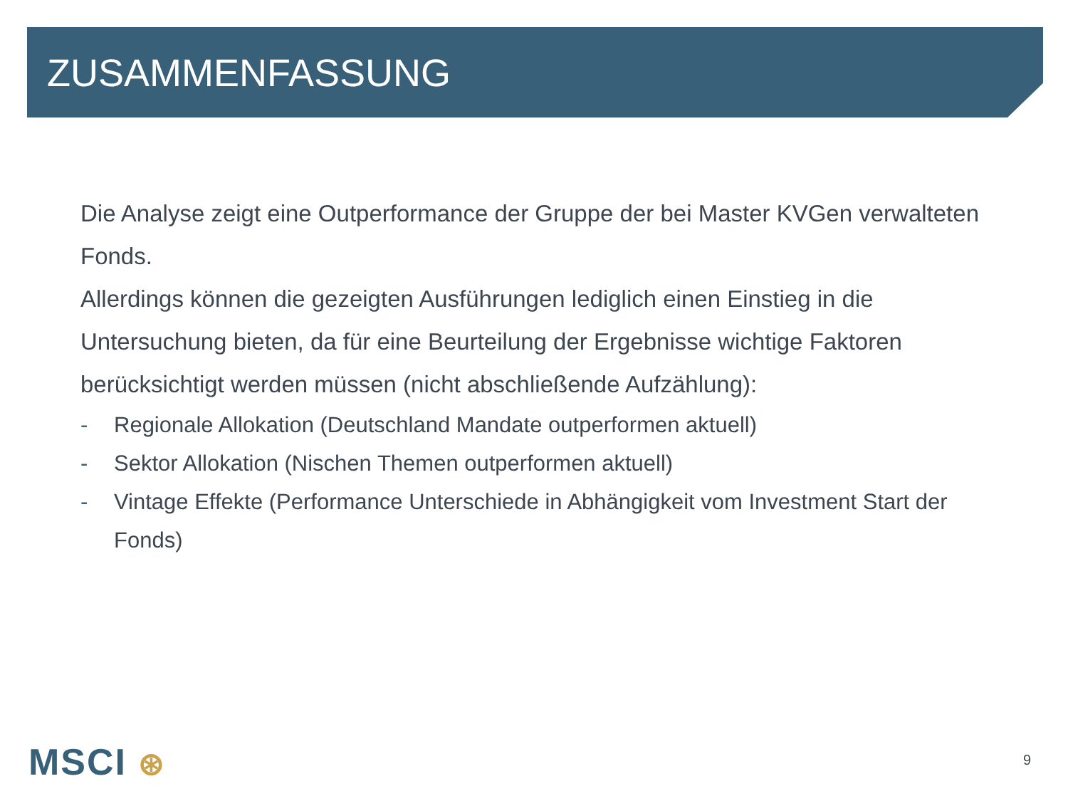ZUSAMMENFASSUNG
Die Analyse zeigt eine Outperformance der Gruppe der bei Master KVGen verwalteten Fonds.
Allerdings können die gezeigten Ausführungen lediglich einen Einstieg in die Untersuchung bieten, da für eine Beurteilung der Ergebnisse wichtige Faktoren berücksichtigt werden müssen (nicht abschließende Aufzählung):
- Regionale Allokation (Deutschland Mandate outperformen aktuell)
- Sektor Allokation (Nischen Themen outperformen aktuell)
- Vintage Effekte (Performance Unterschiede in Abhängigkeit vom Investment Start der Fonds)
MSCI ⊛ 9